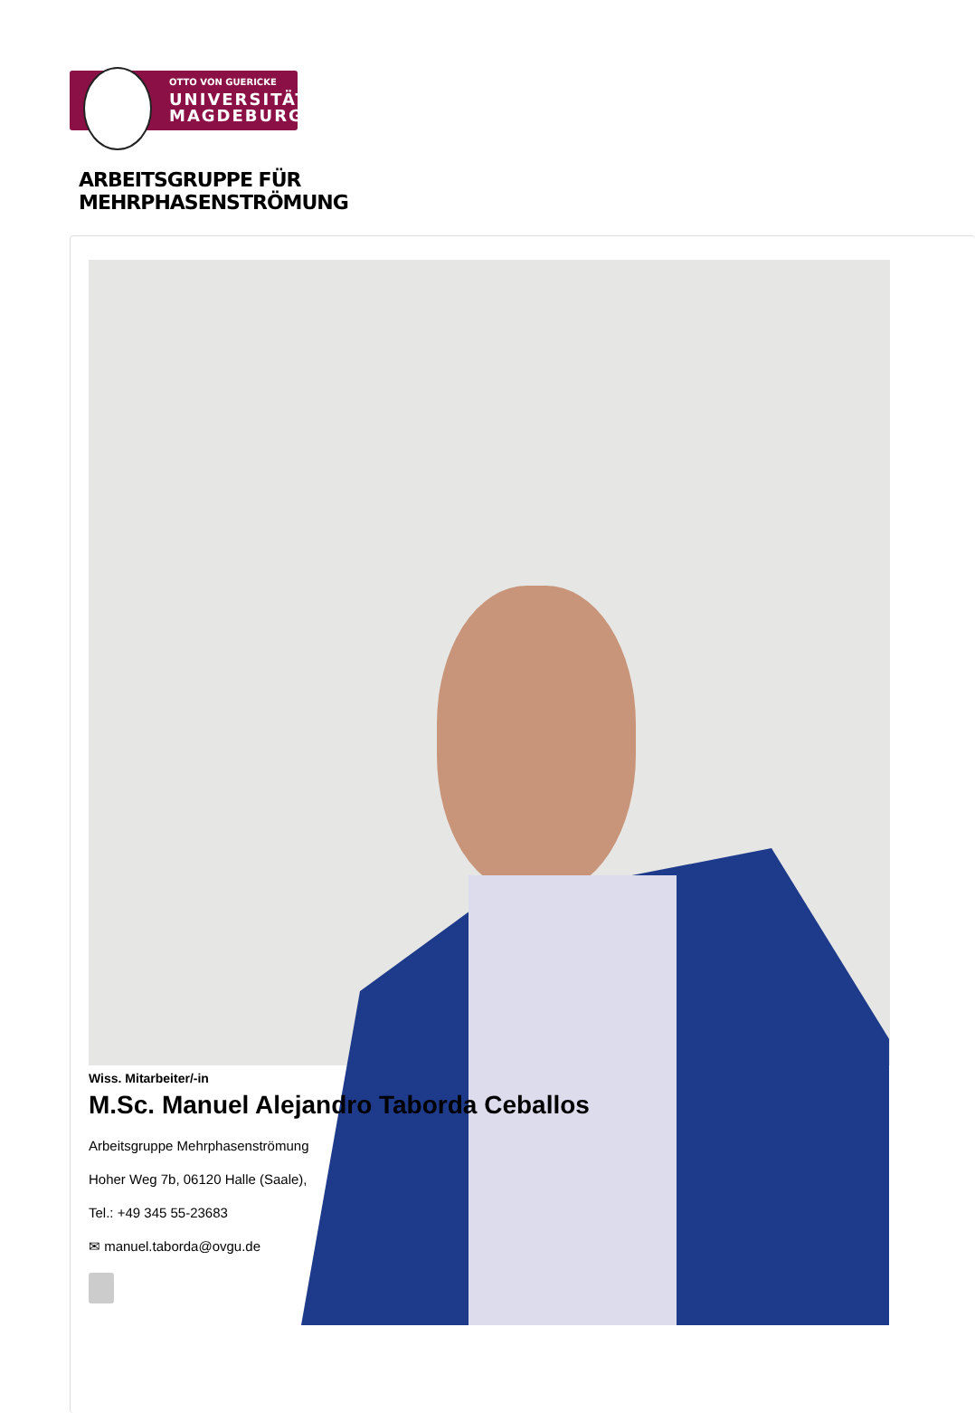OTTO VON GUERICKE
UNIVERSITÄT
MAGDEBURG
ARBEITSGRUPPE FÜR
MEHRPHASENSTRÖMUNG
Wiss. Mitarbeiter/-in
M.Sc. Manuel Alejandro Taborda Ceballos
Arbeitsgruppe Mehrphasenströmung
Hoher Weg 7b, 06120 Halle (Saale),
Tel.: +49 345 55-23683
✉ manuel.taborda@ovgu.de